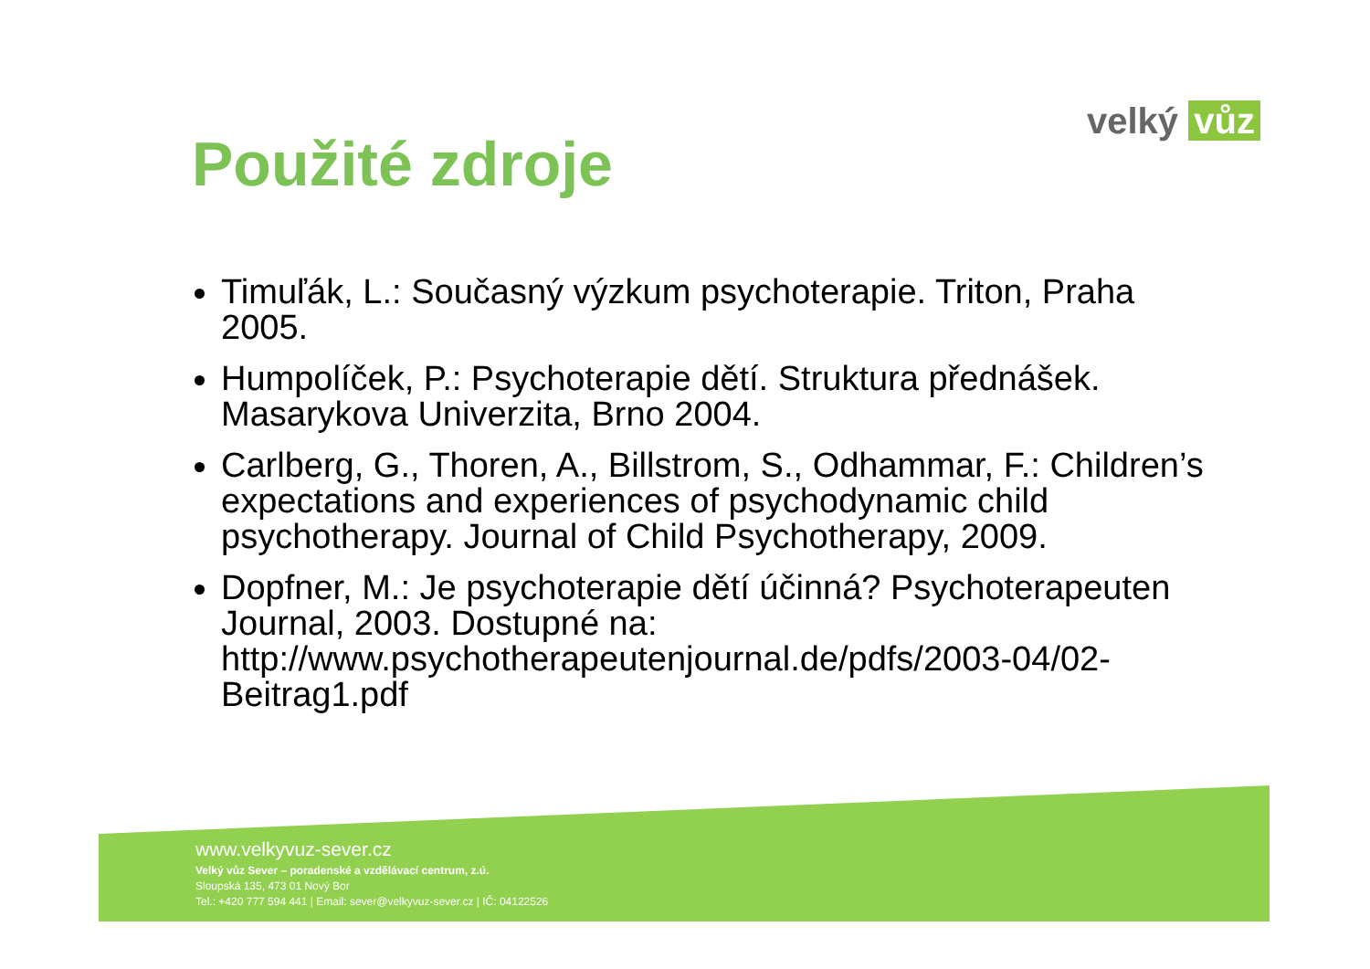velký vůz
Použité zdroje
Timuľák, L.: Současný výzkum psychoterapie. Triton, Praha 2005.
Humpolíček, P.: Psychoterapie dětí. Struktura přednášek. Masarykova Univerzita, Brno 2004.
Carlberg, G., Thoren, A., Billstrom, S., Odhammar, F.: Children’s expectations and experiences of psychodynamic child psychotherapy. Journal of Child Psychotherapy, 2009.
Dopfner, M.: Je psychoterapie dětí účinná? Psychoterapeuten Journal, 2003. Dostupné na: http://www.psychotherapeutenjournal.de/pdfs/2003-04/02-Beitrag1.pdf
www.velkyvuz-sever.cz
Velký vůz Sever – poradenské a vzdělávací centrum, z.ú.
Sloupská 135, 473 01 Nový Bor
Tel.: +420 777 594 441 | Email: sever@velkyvuz-sever.cz | IČ: 04122526